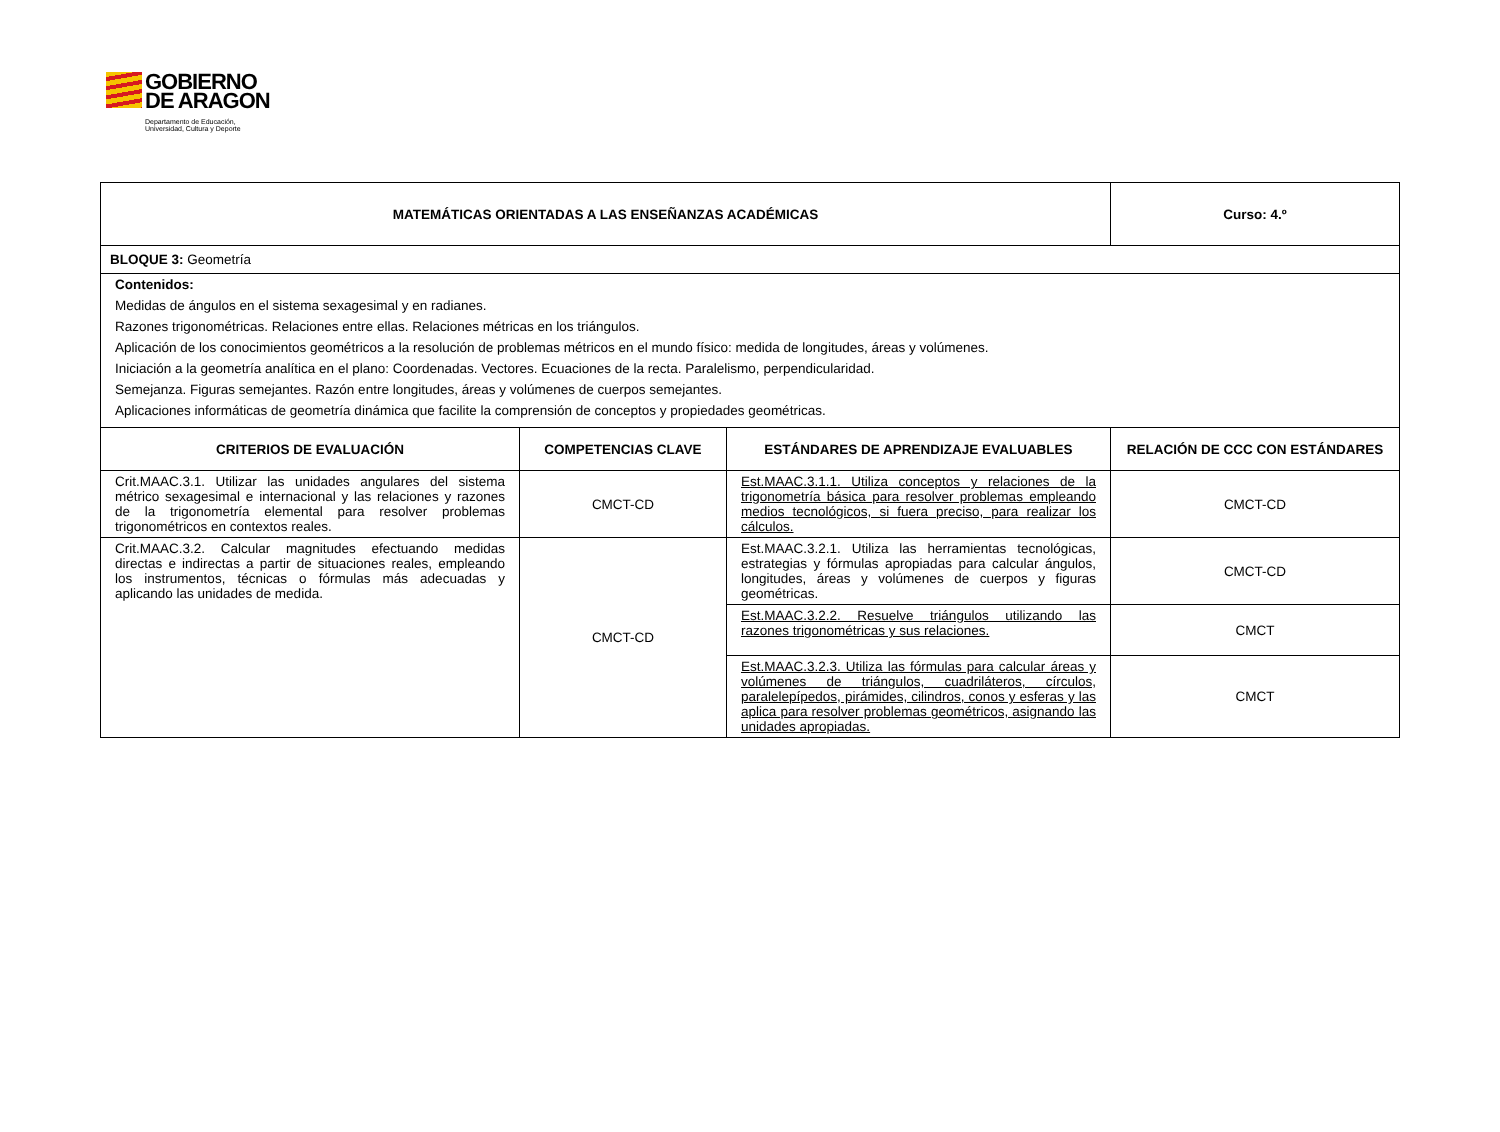GOBIERNO
DE ARAGON
Departamento de Educación,
Universidad, Cultura y Deporte
| MATEMÁTICAS ORIENTADAS A LAS ENSEÑANZAS ACADÉMICAS | | | Curso: 4.º |
| --- | --- | --- | --- |
| BLOQUE 3: Geometría | | | |
| Contenidos: Medidas de ángulos en el sistema sexagesimal y en radianes. Razones trigonométricas. Relaciones entre ellas. Relaciones métricas en los triángulos. Aplicación de los conocimientos geométricos a la resolución de problemas métricos en el mundo físico: medida de longitudes, áreas y volúmenes. Iniciación a la geometría analítica en el plano: Coordenadas. Vectores. Ecuaciones de la recta. Paralelismo, perpendicularidad. Semejanza. Figuras semejantes. Razón entre longitudes, áreas y volúmenes de cuerpos semejantes. Aplicaciones informáticas de geometría dinámica que facilite la comprensión de conceptos y propiedades geométricas. | | | |
| CRITERIOS DE EVALUACIÓN | COMPETENCIAS CLAVE | ESTÁNDARES DE APRENDIZAJE EVALUABLES | RELACIÓN DE CCC CON ESTÁNDARES |
| Crit.MAAC.3.1. Utilizar las unidades angulares del sistema métrico sexagesimal e internacional y las relaciones y razones de la trigonometría elemental para resolver problemas trigonométricos en contextos reales. | CMCT-CD | Est.MAAC.3.1.1. Utiliza conceptos y relaciones de la trigonometría básica para resolver problemas empleando medios tecnológicos, si fuera preciso, para realizar los cálculos. | CMCT-CD |
| Crit.MAAC.3.2. Calcular magnitudes efectuando medidas directas e indirectas a partir de situaciones reales, empleando los instrumentos, técnicas o fórmulas más adecuadas y aplicando las unidades de medida. | CMCT-CD | Est.MAAC.3.2.1. Utiliza las herramientas tecnológicas, estrategias y fórmulas apropiadas para calcular ángulos, longitudes, áreas y volúmenes de cuerpos y figuras geométricas. | CMCT-CD |
| | | Est.MAAC.3.2.2. Resuelve triángulos utilizando las razones trigonométricas y sus relaciones. | CMCT |
| | | Est.MAAC.3.2.3. Utiliza las fórmulas para calcular áreas y volúmenes de triángulos, cuadriláteros, círculos, paralelepípedos, pirámides, cilindros, conos y esferas y las aplica para resolver problemas geométricos, asignando las unidades apropiadas. | CMCT |